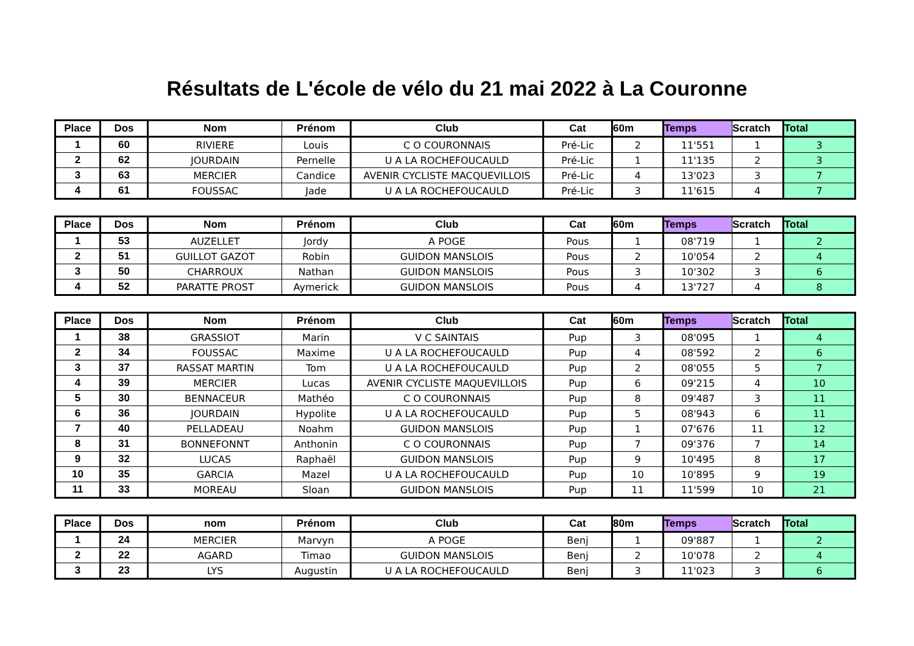Résultats de L'école de vélo du 21 mai 2022 à La Couronne
| Place | Dos | Nom | Prénom | Club | Cat | 60m | Temps | Scratch | Total |
| --- | --- | --- | --- | --- | --- | --- | --- | --- | --- |
| 1 | 60 | RIVIERE | Louis | C O COURONNAIS | Pré-Lic | 2 | 11'551 | 1 | 3 |
| 2 | 62 | JOURDAIN | Pernelle | U A LA ROCHEFOUCAULD | Pré-Lic | 1 | 11'135 | 2 | 3 |
| 3 | 63 | MERCIER | Candice | AVENIR CYCLISTE MACQUEVILLOIS | Pré-Lic | 4 | 13'023 | 3 | 7 |
| 4 | 61 | FOUSSAC | Jade | U A LA ROCHEFOUCAULD | Pré-Lic | 3 | 11'615 | 4 | 7 |
| Place | Dos | Nom | Prénom | Club | Cat | 60m | Temps | Scratch | Total |
| --- | --- | --- | --- | --- | --- | --- | --- | --- | --- |
| 1 | 53 | AUZELLET | Jordy | A POGE | Pous | 1 | 08'719 | 1 | 2 |
| 2 | 51 | GUILLOT GAZOT | Robin | GUIDON MANSLOIS | Pous | 2 | 10'054 | 2 | 4 |
| 3 | 50 | CHARROUX | Nathan | GUIDON MANSLOIS | Pous | 3 | 10'302 | 3 | 6 |
| 4 | 52 | PARATTE PROST | Aymerick | GUIDON MANSLOIS | Pous | 4 | 13'727 | 4 | 8 |
| Place | Dos | Nom | Prénom | Club | Cat | 60m | Temps | Scratch | Total |
| --- | --- | --- | --- | --- | --- | --- | --- | --- | --- |
| 1 | 38 | GRASSIOT | Marin | V C SAINTAIS | Pup | 3 | 08'095 | 1 | 4 |
| 2 | 34 | FOUSSAC | Maxime | U A LA ROCHEFOUCAULD | Pup | 4 | 08'592 | 2 | 6 |
| 3 | 37 | RASSAT MARTIN | Tom | U A LA ROCHEFOUCAULD | Pup | 2 | 08'055 | 5 | 7 |
| 4 | 39 | MERCIER | Lucas | AVENIR CYCLISTE MAQUEVILLOIS | Pup | 6 | 09'215 | 4 | 10 |
| 5 | 30 | BENNACEUR | Mathéo | C O COURONNAIS | Pup | 8 | 09'487 | 3 | 11 |
| 6 | 36 | JOURDAIN | Hypolite | U A LA ROCHEFOUCAULD | Pup | 5 | 08'943 | 6 | 11 |
| 7 | 40 | PELLADEAU | Noahm | GUIDON MANSLOIS | Pup | 1 | 07'676 | 11 | 12 |
| 8 | 31 | BONNEFONNT | Anthonin | C O COURONNAIS | Pup | 7 | 09'376 | 7 | 14 |
| 9 | 32 | LUCAS | Raphaël | GUIDON MANSLOIS | Pup | 9 | 10'495 | 8 | 17 |
| 10 | 35 | GARCIA | Mazel | U A LA ROCHEFOUCAULD | Pup | 10 | 10'895 | 9 | 19 |
| 11 | 33 | MOREAU | Sloan | GUIDON MANSLOIS | Pup | 11 | 11'599 | 10 | 21 |
| Place | Dos | nom | Prénom | Club | Cat | 80m | Temps | Scratch | Total |
| --- | --- | --- | --- | --- | --- | --- | --- | --- | --- |
| 1 | 24 | MERCIER | Marvyn | A POGE | Benj | 1 | 09'887 | 1 | 2 |
| 2 | 22 | AGARD | Timao | GUIDON MANSLOIS | Benj | 2 | 10'078 | 2 | 4 |
| 3 | 23 | LYS | Augustin | U A LA ROCHEFOUCAULD | Benj | 3 | 11'023 | 3 | 6 |